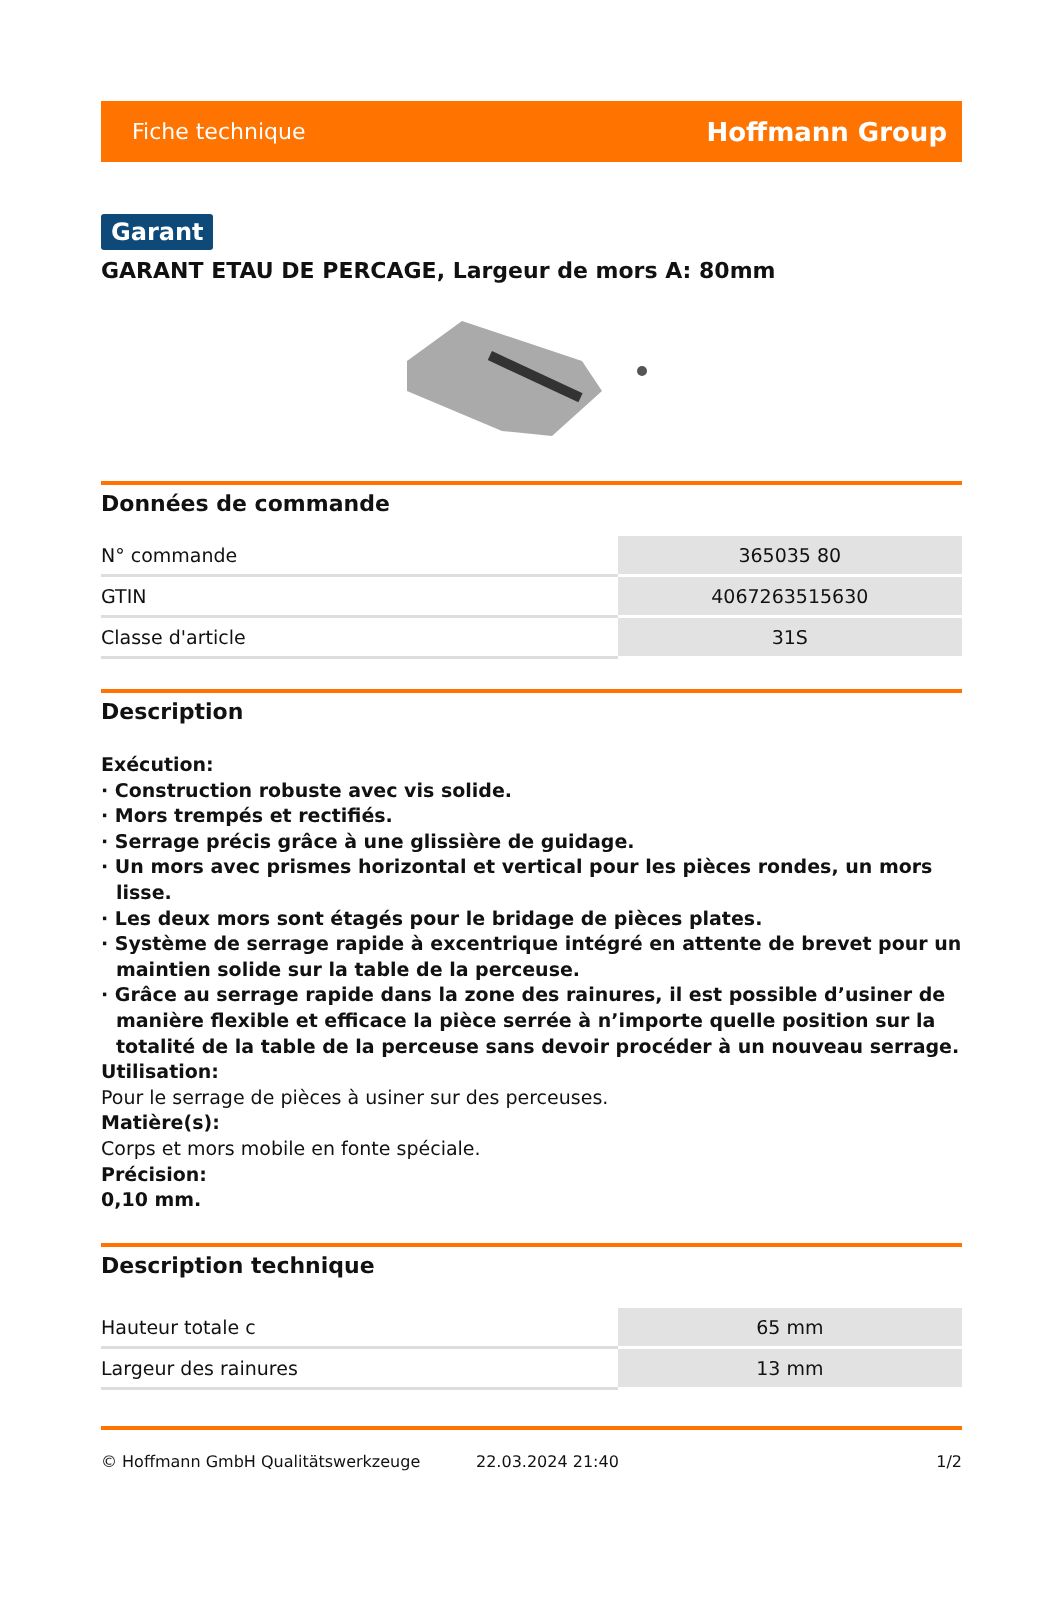Fiche technique Hoffmann Group
Garant
GARANT ETAU DE PERCAGE, Largeur de mors A: 80mm
Données de commande
| N° commande | 365035 80 |
| GTIN | 4067263515630 |
| Classe d'article | 31S |
Description
Exécution:
· Construction robuste avec vis solide.
· Mors trempés et rectifiés.
· Serrage précis grâce à une glissière de guidage.
· Un mors avec prismes horizontal et vertical pour les pièces rondes, un mors lisse.
· Les deux mors sont étagés pour le bridage de pièces plates.
· Système de serrage rapide à excentrique intégré en attente de brevet pour un maintien solide sur la table de la perceuse.
· Grâce au serrage rapide dans la zone des rainures, il est possible d’usiner de manière flexible et efficace la pièce serrée à n’importe quelle position sur la totalité de la table de la perceuse sans devoir procéder à un nouveau serrage.
Utilisation:
Pour le serrage de pièces à usiner sur des perceuses.
Matière(s):
Corps et mors mobile en fonte spéciale.
Précision:
0,10 mm.
Description technique
| Hauteur totale c | 65 mm |
| Largeur des rainures | 13 mm |
© Hoffmann GmbH Qualitätswerkzeuge 22.03.2024 21:40 1/2